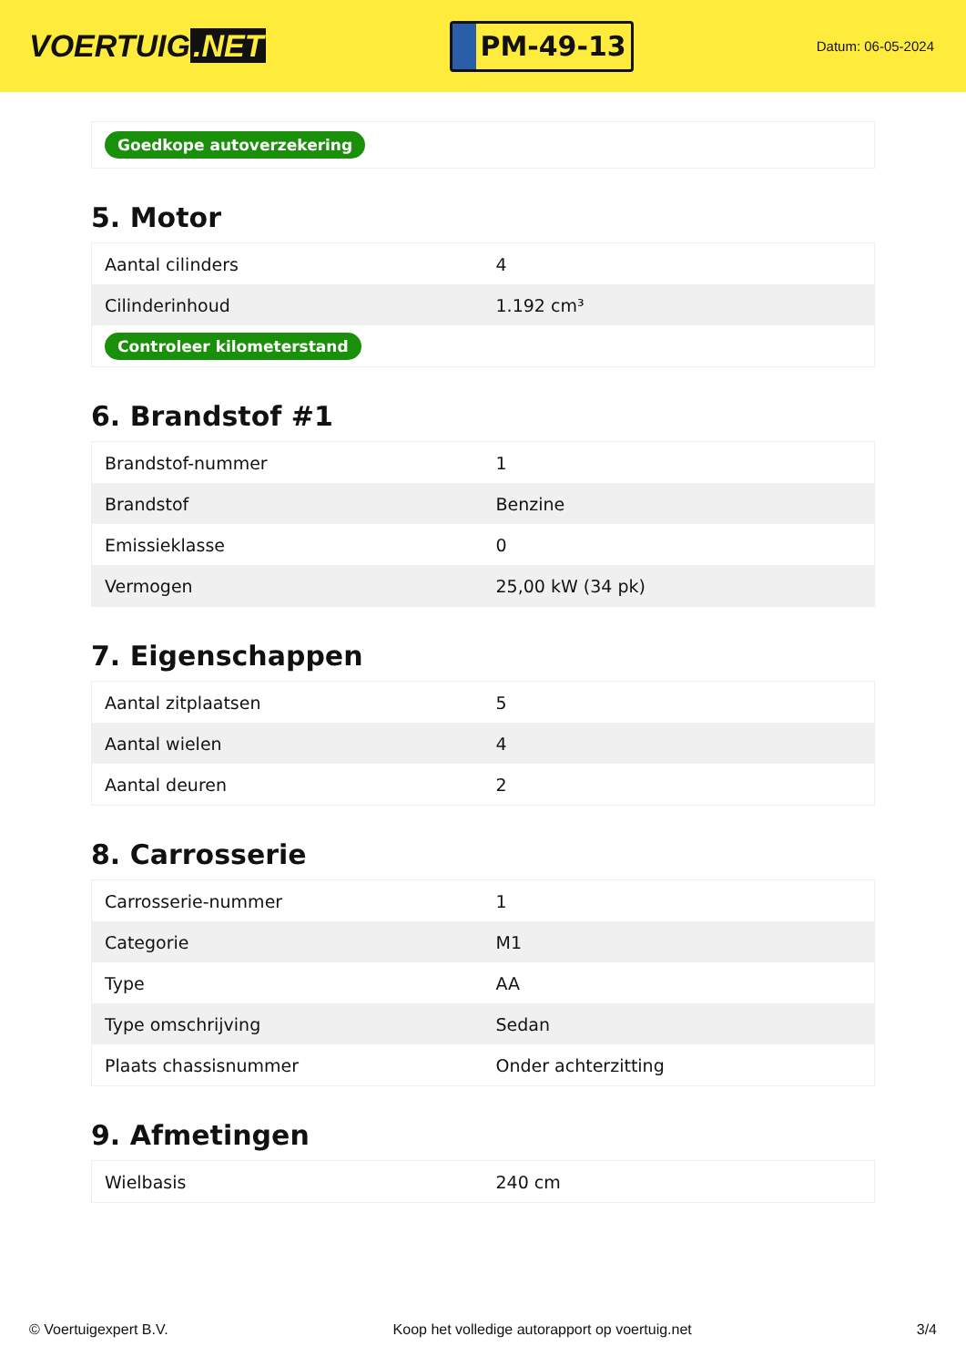VOERTUIG.NET
PM-49-13
Datum: 06-05-2024
| Goedkope autoverzekering |
5. Motor
| Aantal cilinders | 4 |
| Cilinderinhoud | 1.192 cm³ |
| Controleer kilometerstand | |
6. Brandstof #1
| Brandstof-nummer | 1 |
| Brandstof | Benzine |
| Emissieklasse | 0 |
| Vermogen | 25,00 kW (34 pk) |
7. Eigenschappen
| Aantal zitplaatsen | 5 |
| Aantal wielen | 4 |
| Aantal deuren | 2 |
8. Carrosserie
| Carrosserie-nummer | 1 |
| Categorie | M1 |
| Type | AA |
| Type omschrijving | Sedan |
| Plaats chassisnummer | Onder achterzitting |
9. Afmetingen
| Wielbasis | 240 cm |
© Voertuigexpert B.V. Koop het volledige autorapport op voertuig.net 3/4